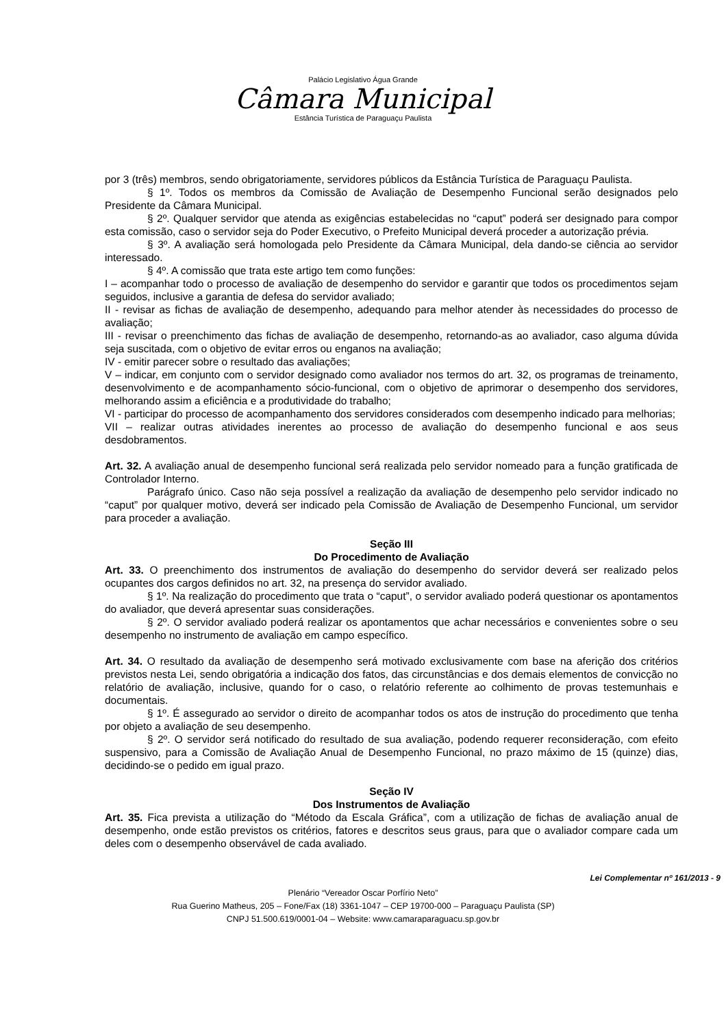Palácio Legislativo Água Grande
Câmara Municipal
Estância Turística de Paraguaçu Paulista
por 3 (três) membros, sendo obrigatoriamente, servidores públicos da Estância Turística de Paraguaçu Paulista.
§ 1º. Todos os membros da Comissão de Avaliação de Desempenho Funcional serão designados pelo Presidente da Câmara Municipal.
§ 2º. Qualquer servidor que atenda as exigências estabelecidas no “caput” poderá ser designado para compor esta comissão, caso o servidor seja do Poder Executivo, o Prefeito Municipal deverá proceder a autorização prévia.
§ 3º. A avaliação será homologada pelo Presidente da Câmara Municipal, dela dando-se ciência ao servidor interessado.
§ 4º. A comissão que trata este artigo tem como funções:
I – acompanhar todo o processo de avaliação de desempenho do servidor e garantir que todos os procedimentos sejam seguidos, inclusive a garantia de defesa do servidor avaliado;
II - revisar as fichas de avaliação de desempenho, adequando para melhor atender às necessidades do processo de avaliação;
III - revisar o preenchimento das fichas de avaliação de desempenho, retornando-as ao avaliador, caso alguma dúvida seja suscitada, com o objetivo de evitar erros ou enganos na avaliação;
IV - emitir parecer sobre o resultado das avaliações;
V – indicar, em conjunto com o servidor designado como avaliador nos termos do art. 32, os programas de treinamento, desenvolvimento e de acompanhamento sócio-funcional, com o objetivo de aprimorar o desempenho dos servidores, melhorando assim a eficiência e a produtividade do trabalho;
VI - participar do processo de acompanhamento dos servidores considerados com desempenho indicado para melhorias;
VII – realizar outras atividades inerentes ao processo de avaliação do desempenho funcional e aos seus desdobramentos.
Art. 32. A avaliação anual de desempenho funcional será realizada pelo servidor nomeado para a função gratificada de Controlador Interno.
Parágrafo único. Caso não seja possível a realização da avaliação de desempenho pelo servidor indicado no “caput” por qualquer motivo, deverá ser indicado pela Comissão de Avaliação de Desempenho Funcional, um servidor para proceder a avaliação.
Seção III
Do Procedimento de Avaliação
Art. 33. O preenchimento dos instrumentos de avaliação do desempenho do servidor deverá ser realizado pelos ocupantes dos cargos definidos no art. 32, na presença do servidor avaliado.
§ 1º. Na realização do procedimento que trata o “caput”, o servidor avaliado poderá questionar os apontamentos do avaliador, que deverá apresentar suas considerações.
§ 2º. O servidor avaliado poderá realizar os apontamentos que achar necessários e convenientes sobre o seu desempenho no instrumento de avaliação em campo específico.
Art. 34. O resultado da avaliação de desempenho será motivado exclusivamente com base na aferição dos critérios previstos nesta Lei, sendo obrigatória a indicação dos fatos, das circunstâncias e dos demais elementos de convicção no relatório de avaliação, inclusive, quando for o caso, o relatório referente ao colhimento de provas testemunhais e documentais.
§ 1º. É assegurado ao servidor o direito de acompanhar todos os atos de instrução do procedimento que tenha por objeto a avaliação de seu desempenho.
§ 2º. O servidor será notificado do resultado de sua avaliação, podendo requerer reconsideração, com efeito suspensivo, para a Comissão de Avaliação Anual de Desempenho Funcional, no prazo máximo de 15 (quinze) dias, decidindo-se o pedido em igual prazo.
Seção IV
Dos Instrumentos de Avaliação
Art. 35. Fica prevista a utilização do “Método da Escala Gráfica”, com a utilização de fichas de avaliação anual de desempenho, onde estão previstos os critérios, fatores e descritos seus graus, para que o avaliador compare cada um deles com o desempenho observável de cada avaliado.
Lei Complementar nº 161/2013 - 9
Plenário “Vereador Oscar Porfírio Neto”
Rua Guerino Matheus, 205 – Fone/Fax (18) 3361-1047 – CEP 19700-000 – Paraguaçu Paulista (SP)
CNPJ 51.500.619/0001-04 – Website: www.camaraparaguacu.sp.gov.br